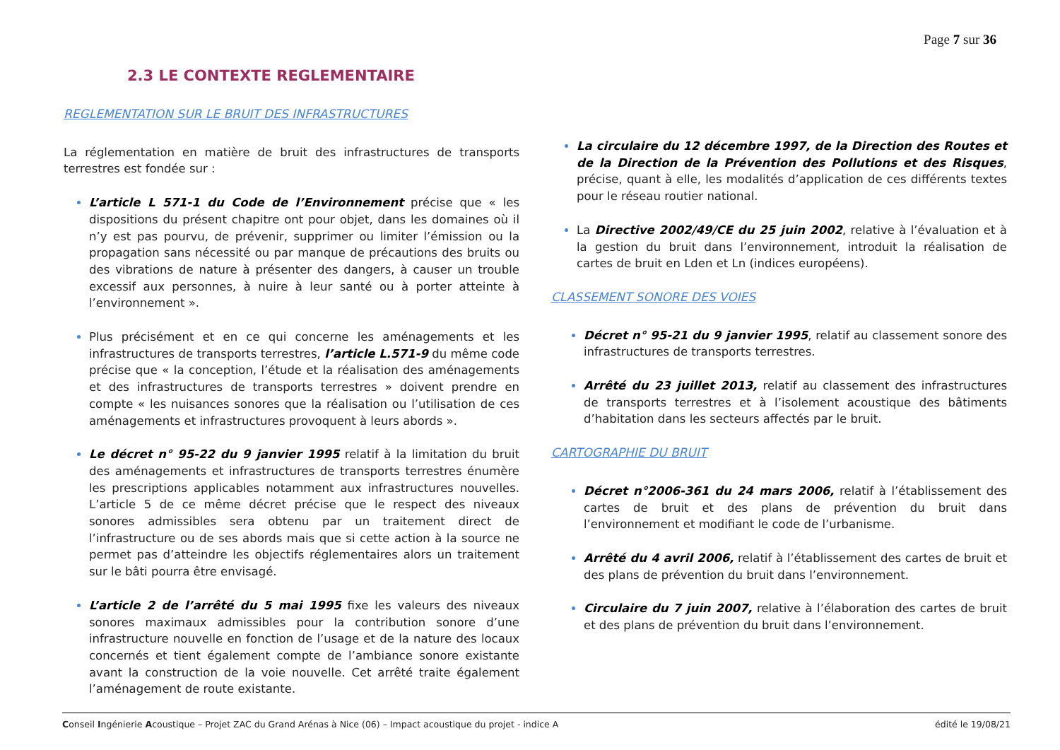Page 7 sur 36
2.3 LE CONTEXTE REGLEMENTAIRE
REGLEMENTATION SUR LE BRUIT DES INFRASTRUCTURES
La réglementation en matière de bruit des infrastructures de transports terrestres est fondée sur :
L’article L 571-1 du Code de l’Environnement précise que « les dispositions du présent chapitre ont pour objet, dans les domaines où il n’y est pas pourvu, de prévenir, supprimer ou limiter l’émission ou la propagation sans nécessité ou par manque de précautions des bruits ou des vibrations de nature à présenter des dangers, à causer un trouble excessif aux personnes, à nuire à leur santé ou à porter atteinte à l’environnement ».
Plus précisément et en ce qui concerne les aménagements et les infrastructures de transports terrestres, l’article L.571-9 du même code précise que « la conception, l’étude et la réalisation des aménagements et des infrastructures de transports terrestres » doivent prendre en compte « les nuisances sonores que la réalisation ou l’utilisation de ces aménagements et infrastructures provoquent à leurs abords ».
Le décret n° 95-22 du 9 janvier 1995 relatif à la limitation du bruit des aménagements et infrastructures de transports terrestres énumère les prescriptions applicables notamment aux infrastructures nouvelles. L’article 5 de ce même décret précise que le respect des niveaux sonores admissibles sera obtenu par un traitement direct de l’infrastructure ou de ses abords mais que si cette action à la source ne permet pas d’atteindre les objectifs réglementaires alors un traitement sur le bâti pourra être envisagé.
L’article 2 de l’arrêté du 5 mai 1995 fixe les valeurs des niveaux sonores maximaux admissibles pour la contribution sonore d’une infrastructure nouvelle en fonction de l’usage et de la nature des locaux concernés et tient également compte de l’ambiance sonore existante avant la construction de la voie nouvelle. Cet arrêté traite également l’aménagement de route existante.
La circulaire du 12 décembre 1997, de la Direction des Routes et de la Direction de la Prévention des Pollutions et des Risques, précise, quant à elle, les modalités d’application de ces différents textes pour le réseau routier national.
La Directive 2002/49/CE du 25 juin 2002, relative à l’évaluation et à la gestion du bruit dans l’environnement, introduit la réalisation de cartes de bruit en Lden et Ln (indices européens).
CLASSEMENT SONORE DES VOIES
Décret n° 95-21 du 9 janvier 1995, relatif au classement sonore des infrastructures de transports terrestres.
Arrêté du 23 juillet 2013, relatif au classement des infrastructures de transports terrestres et à l’isolement acoustique des bâtiments d’habitation dans les secteurs affectés par le bruit.
CARTOGRAPHIE DU BRUIT
Décret n°2006-361 du 24 mars 2006, relatif à l’établissement des cartes de bruit et des plans de prévention du bruit dans l’environnement et modifiant le code de l’urbanisme.
Arrêté du 4 avril 2006, relatif à l’établissement des cartes de bruit et des plans de prévention du bruit dans l’environnement.
Circulaire du 7 juin 2007, relative à l’élaboration des cartes de bruit et des plans de prévention du bruit dans l’environnement.
Conseil Ingénierie Acoustique – Projet ZAC du Grand Arénas à Nice (06) – Impact acoustique du projet - indice A édité le 19/08/21